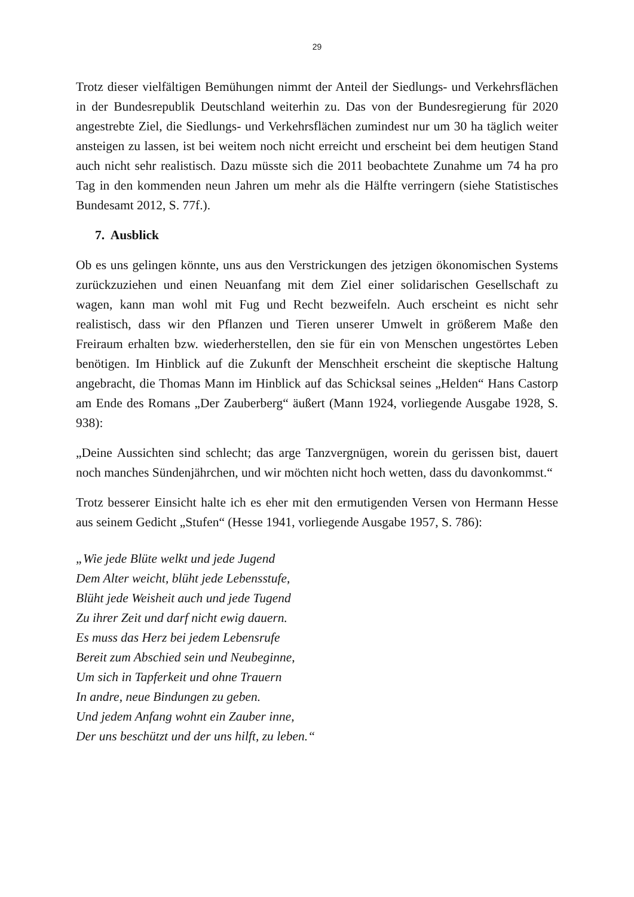29
Trotz dieser vielfältigen Bemühungen nimmt der Anteil der Siedlungs- und Verkehrsflächen in der Bundesrepublik Deutschland weiterhin zu. Das von der Bundesregierung für 2020 angestrebte Ziel, die Siedlungs- und Verkehrsflächen zumindest nur um 30 ha täglich weiter ansteigen zu lassen, ist bei weitem noch nicht erreicht und erscheint bei dem heutigen Stand auch nicht sehr realistisch. Dazu müsste sich die 2011 beobachtete Zunahme um 74 ha pro Tag in den kommenden neun Jahren um mehr als die Hälfte verringern (siehe Statistisches Bundesamt 2012, S. 77f.).
7. Ausblick
Ob es uns gelingen könnte, uns aus den Verstrickungen des jetzigen ökonomischen Systems zurückzuziehen und einen Neuanfang mit dem Ziel einer solidarischen Gesellschaft zu wagen, kann man wohl mit Fug und Recht bezweifeln. Auch erscheint es nicht sehr realistisch, dass wir den Pflanzen und Tieren unserer Umwelt in größerem Maße den Freiraum erhalten bzw. wiederherstellen, den sie für ein von Menschen ungestörtes Leben benötigen. Im Hinblick auf die Zukunft der Menschheit erscheint die skeptische Haltung angebracht, die Thomas Mann im Hinblick auf das Schicksal seines „Helden“ Hans Castorp am Ende des Romans „Der Zauberberg“ äußert (Mann 1924, vorliegende Ausgabe 1928, S. 938):
„Deine Aussichten sind schlecht; das arge Tanzvergnügen, worein du gerissen bist, dauert noch manches Sündenjährchen, und wir möchten nicht hoch wetten, dass du davonkommst.“
Trotz besserer Einsicht halte ich es eher mit den ermutigenden Versen von Hermann Hesse aus seinem Gedicht „Stufen“ (Hesse 1941, vorliegende Ausgabe 1957, S. 786):
„Wie jede Blüte welkt und jede Jugend
Dem Alter weicht, blüht jede Lebensstufe,
Blüht jede Weisheit auch und jede Tugend
Zu ihrer Zeit und darf nicht ewig dauern.
Es muss das Herz bei jedem Lebensrufe
Bereit zum Abschied sein und Neubeginne,
Um sich in Tapferkeit und ohne Trauern
In andre, neue Bindungen zu geben.
Und jedem Anfang wohnt ein Zauber inne,
Der uns beschützt und der uns hilft, zu leben.“